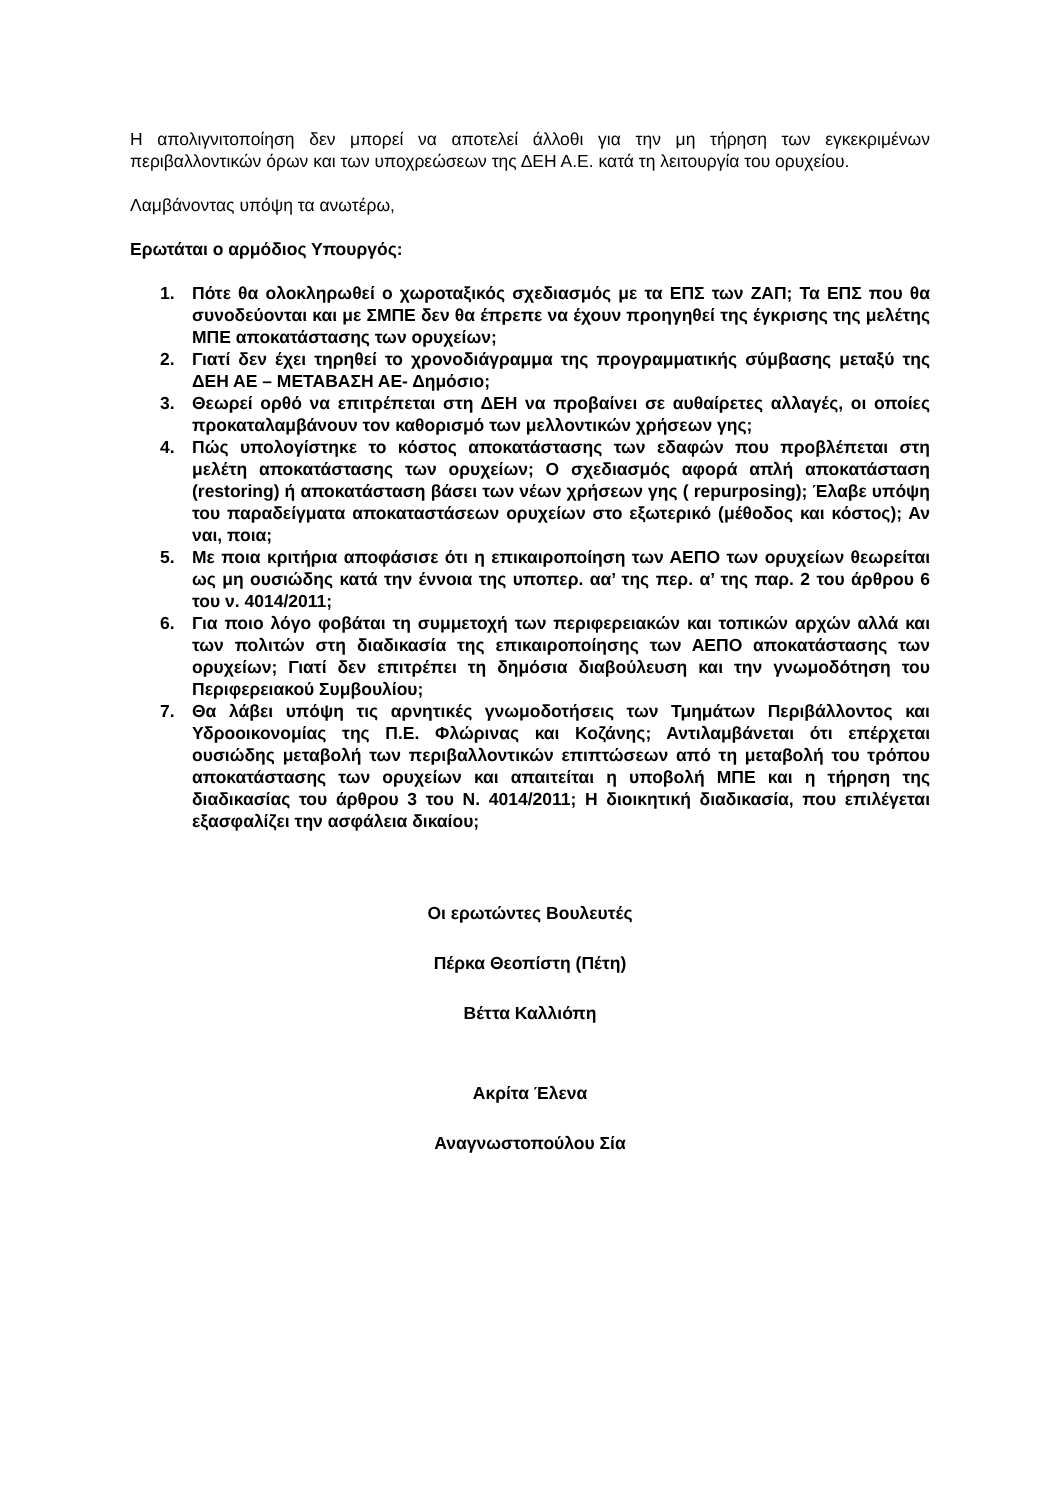Η απολιγνιτοποίηση δεν μπορεί να αποτελεί άλλοθι για την μη τήρηση των εγκεκριμένων περιβαλλοντικών όρων και των υποχρεώσεων της ΔΕΗ Α.Ε. κατά τη λειτουργία του ορυχείου.
Λαμβάνοντας υπόψη τα ανωτέρω,
Ερωτάται ο αρμόδιος Υπουργός:
1. Πότε θα ολοκληρωθεί ο χωροταξικός σχεδιασμός με τα ΕΠΣ των ΖΑΠ; Τα ΕΠΣ που θα συνοδεύονται και με ΣΜΠΕ δεν θα έπρεπε να έχουν προηγηθεί της έγκρισης της μελέτης ΜΠΕ αποκατάστασης των ορυχείων;
2. Γιατί δεν έχει τηρηθεί το χρονοδιάγραμμα της προγραμματικής σύμβασης μεταξύ της ΔΕΗ ΑΕ – ΜΕΤΑΒΑΣΗ ΑΕ- Δημόσιο;
3. Θεωρεί ορθό να επιτρέπεται στη ΔΕΗ να προβαίνει σε αυθαίρετες αλλαγές, οι οποίες προκαταλαμβάνουν τον καθορισμό των μελλοντικών χρήσεων γης;
4. Πώς υπολογίστηκε το κόστος αποκατάστασης των εδαφών που προβλέπεται στη μελέτη αποκατάστασης των ορυχείων; Ο σχεδιασμός αφορά απλή αποκατάσταση (restoring) ή αποκατάσταση βάσει των νέων χρήσεων γης ( repurposing); Έλαβε υπόψη του παραδείγματα αποκαταστάσεων ορυχείων στο εξωτερικό (μέθοδος και κόστος); Αν ναι, ποια;
5. Με ποια κριτήρια αποφάσισε ότι η επικαιροποίηση των ΑΕΠΟ των ορυχείων θεωρείται ως μη ουσιώδης κατά την έννοια της υποπερ. αα’ της περ. α’ της παρ. 2 του άρθρου 6 του ν. 4014/2011;
6. Για ποιο λόγο φοβάται τη συμμετοχή των περιφερειακών και τοπικών αρχών αλλά και των πολιτών στη διαδικασία της επικαιροποίησης των ΑΕΠΟ αποκατάστασης των ορυχείων; Γιατί δεν επιτρέπει τη δημόσια διαβούλευση και την γνωμοδότηση του Περιφερειακού Συμβουλίου;
7. Θα λάβει υπόψη τις αρνητικές γνωμοδοτήσεις των Τμημάτων Περιβάλλοντος και Υδροοικονομίας της Π.Ε. Φλώρινας και Κοζάνης; Αντιλαμβάνεται ότι επέρχεται ουσιώδης μεταβολή των περιβαλλοντικών επιπτώσεων από τη μεταβολή του τρόπου αποκατάστασης των ορυχείων και απαιτείται η υποβολή ΜΠΕ και η τήρηση της διαδικασίας του άρθρου 3 του Ν. 4014/2011; Η διοικητική διαδικασία, που επιλέγεται εξασφαλίζει την ασφάλεια δικαίου;
Οι ερωτώντες Βουλευτές
Πέρκα Θεοπίστη (Πέτη)
Βέττα Καλλιόπη
Ακρίτα Έλενα
Αναγνωστοπούλου Σία